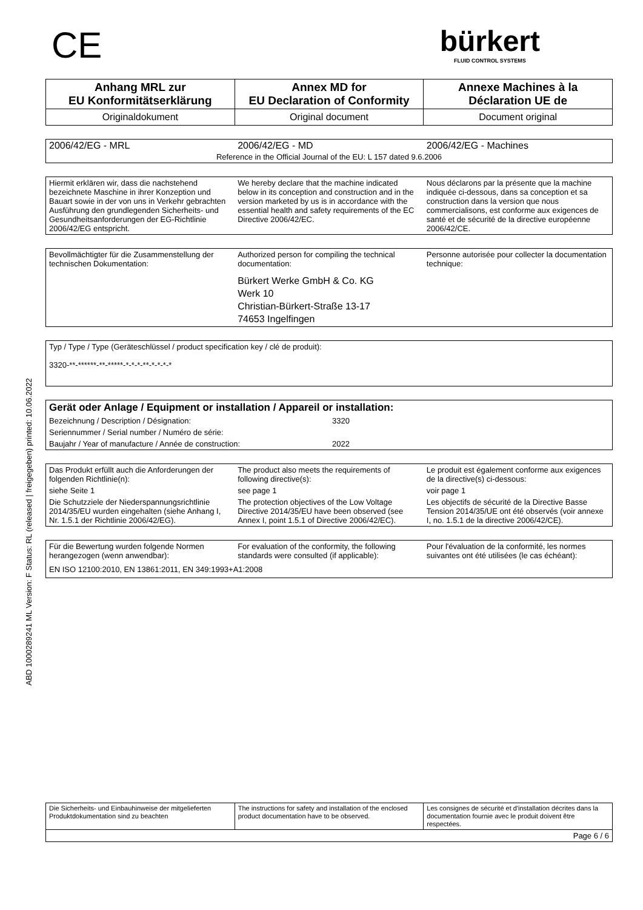ABD 1000289241 ML Version: F Status: RL (released | freigegeben) printed: 10.06.2022
CE
bürkert
FLUID CONTROL SYSTEMS
| Anhang MRL zur EU Konformitätserklärung | Annex MD for EU Declaration of Conformity | Annexe Machines à la Déclaration UE de |
| Originaldokument | Original document | Document original |
| 2006/42/EG - MRL | 2006/42/EG - MD | 2006/42/EG - Machines |
| Reference in the Official Journal of the EU: L 157 dated 9.6.2006 | | |
| Hiermit erklären wir, dass die nachstehend bezeichnete Maschine in ihrer Konzeption und Bauart sowie in der von uns in Verkehr gebrachten Ausführung den grundlegenden Sicherheits- und Gesundheitsanforderungen der EG-Richtlinie 2006/42/EG entspricht. | We hereby declare that the machine indicated below in its conception and construction and in the version marketed by us is in accordance with the essential health and safety requirements of the EC Directive 2006/42/EC. | Nous déclarons par la présente que la machine indiquée ci-dessous, dans sa conception et sa construction dans la version que nous commercialisons, est conforme aux exigences de santé et de sécurité de la directive européenne 2006/42/CE. |
| Bevollmächtigter für die Zusammenstellung der technischen Dokumentation: | Authorized person for compiling the technical documentation: | Personne autorisée pour collecter la documentation technique: |
| | Bürkert Werke GmbH & Co. KG Werk 10 Christian-Bürkert-Straße 13-17 74653 Ingelfingen | |
| Typ / Type / Type (Geräteschlüssel / product specification key / clé de produit): 3320-**-******-**-*****-*-*-*-**-*-*-*-* |
| Gerät oder Anlage / Equipment or installation / Appareil or installation: | |
| Bezeichnung / Description / Désignation: | 3320 |
| Seriennummer / Serial number / Numéro de série: | |
| Baujahr / Year of manufacture / Année de construction: | 2022 |
| Das Produkt erfüllt auch die Anforderungen der folgenden Richtlinie(n): | The product also meets the requirements of following directive(s): | Le produit est également conforme aux exigences de la directive(s) ci-dessous: |
| siehe Seite 1 | see page 1 | voir page 1 |
| Die Schutzziele der Niederspannungsrichtlinie 2014/35/EU wurden eingehalten (siehe Anhang I, Nr. 1.5.1 der Richtlinie 2006/42/EG). | The protection objectives of the Low Voltage Directive 2014/35/EU have been observed (see Annex I, point 1.5.1 of Directive 2006/42/EC). | Les objectifs de sécurité de la Directive Basse Tension 2014/35/UE ont été observés (voir annexe I, no. 1.5.1 de la directive 2006/42/CE). |
| Für die Bewertung wurden folgende Normen herangezogen (wenn anwendbar): | For evaluation of the conformity, the following standards were consulted (if applicable): | Pour l'évaluation de la conformité, les normes suivantes ont été utilisées (le cas échéant): |
| EN ISO 12100:2010, EN 13861:2011, EN 349:1993+A1:2008 | | |
| Die Sicherheits- und Einbauhinweise der mitgelieferten Produktdokumentation sind zu beachten | The instructions for safety and installation of the enclosed product documentation have to be observed. | Les consignes de sécurité et d'installation décrites dans la documentation fournie avec le produit doivent être respectées. |
| Page 6 / 6 | | |